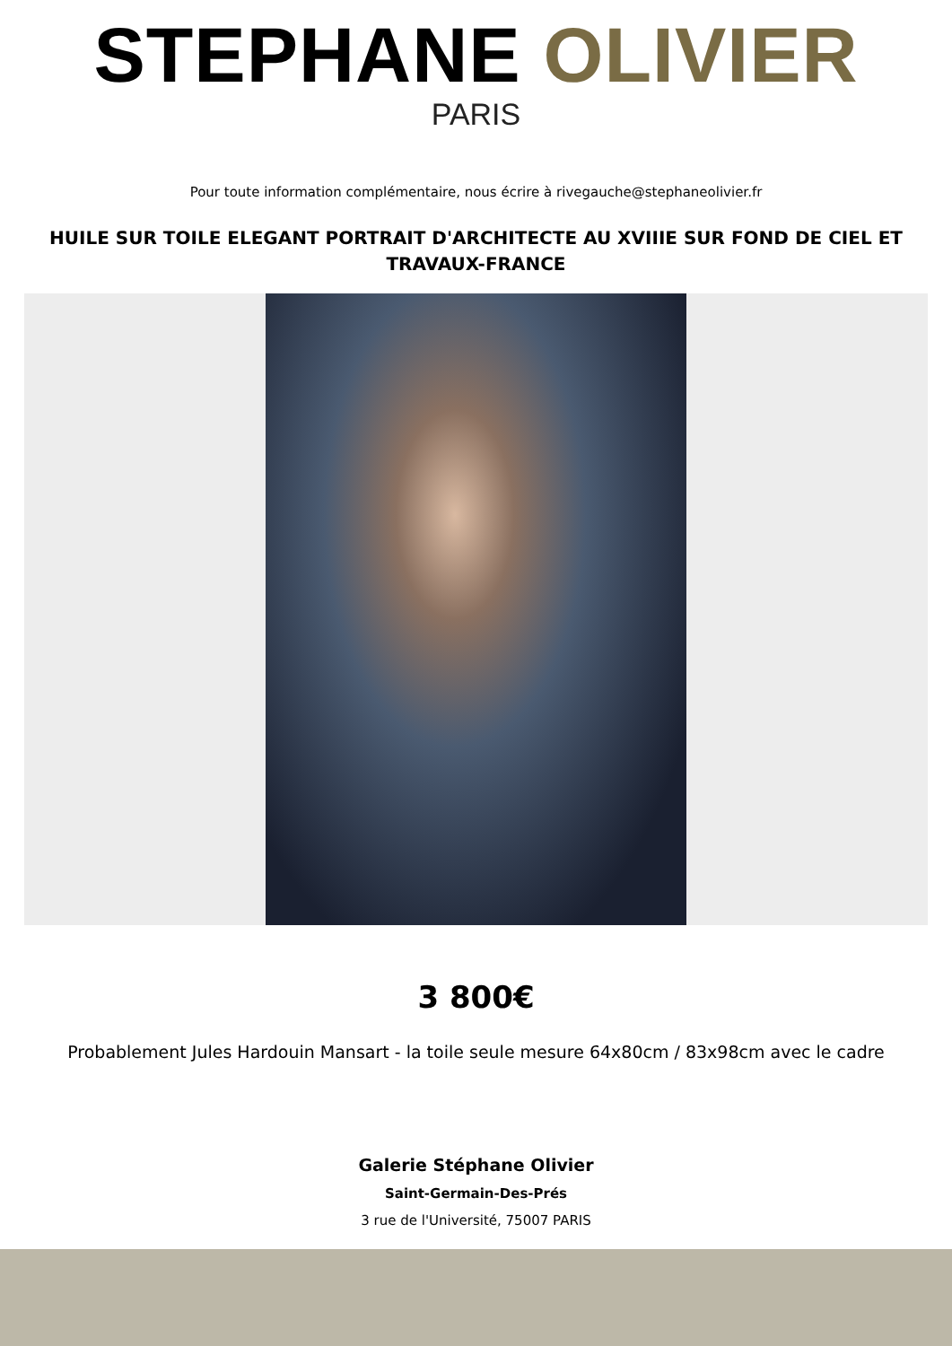STEPHANE OLIVIER
PARIS
Pour toute information complémentaire, nous écrire à rivegauche@stephaneolivier.fr
HUILE SUR TOILE ELEGANT PORTRAIT D'ARCHITECTE AU XVIIIE SUR FOND DE CIEL ET TRAVAUX-FRANCE
3 800€
Probablement Jules Hardouin Mansart - la toile seule mesure 64x80cm / 83x98cm avec le cadre
Galerie Stéphane Olivier
Saint-Germain-Des-Prés
3 rue de l'Université, 75007 PARIS